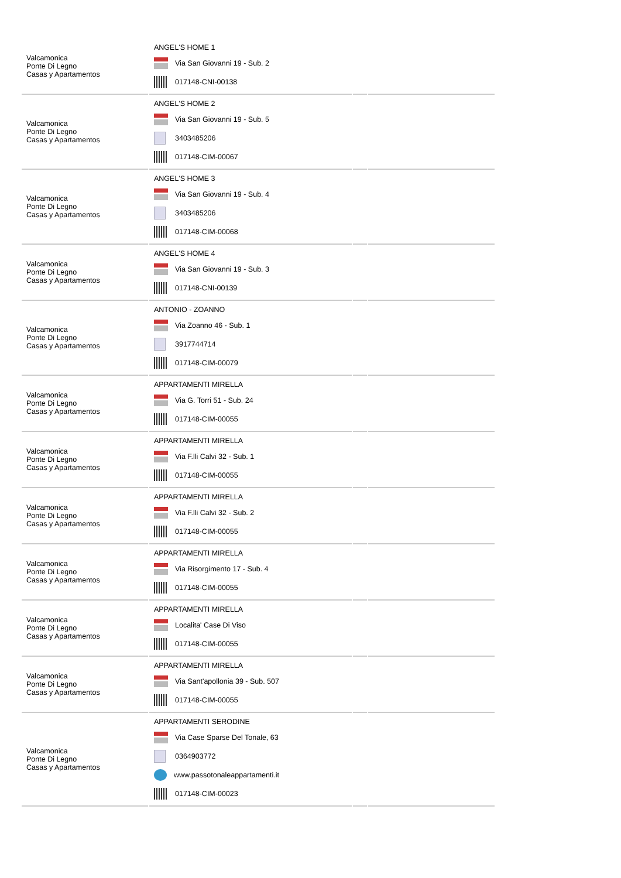| Valcamonica Ponte Di Legno Casas y Apartamentos | ANGEL'S HOME 1 Via San Giovanni 19 - Sub. 2 017148-CNI-00138 | | |
| Valcamonica Ponte Di Legno Casas y Apartamentos | ANGEL'S HOME 2 Via San Giovanni 19 - Sub. 5 3403485206 017148-CIM-00067 | | |
| Valcamonica Ponte Di Legno Casas y Apartamentos | ANGEL'S HOME 3 Via San Giovanni 19 - Sub. 4 3403485206 017148-CIM-00068 | | |
| Valcamonica Ponte Di Legno Casas y Apartamentos | ANGEL'S HOME 4 Via San Giovanni 19 - Sub. 3 017148-CNI-00139 | | |
| Valcamonica Ponte Di Legno Casas y Apartamentos | ANTONIO - ZOANNO Via Zoanno 46 - Sub. 1 3917744714 017148-CIM-00079 | | |
| Valcamonica Ponte Di Legno Casas y Apartamentos | APPARTAMENTI MIRELLA Via G. Torri 51 - Sub. 24 017148-CIM-00055 | | |
| Valcamonica Ponte Di Legno Casas y Apartamentos | APPARTAMENTI MIRELLA Via F.lli Calvi 32 - Sub. 1 017148-CIM-00055 | | |
| Valcamonica Ponte Di Legno Casas y Apartamentos | APPARTAMENTI MIRELLA Via F.lli Calvi 32 - Sub. 2 017148-CIM-00055 | | |
| Valcamonica Ponte Di Legno Casas y Apartamentos | APPARTAMENTI MIRELLA Via Risorgimento 17 - Sub. 4 017148-CIM-00055 | | |
| Valcamonica Ponte Di Legno Casas y Apartamentos | APPARTAMENTI MIRELLA Localita' Case Di Viso 017148-CIM-00055 | | |
| Valcamonica Ponte Di Legno Casas y Apartamentos | APPARTAMENTI MIRELLA Via Sant'apollonia 39 - Sub. 507 017148-CIM-00055 | | |
| Valcamonica Ponte Di Legno Casas y Apartamentos | APPARTAMENTI SERODINE Via Case Sparse Del Tonale, 63 0364903772 www.passotonaleappartamenti.it 017148-CIM-00023 | | |